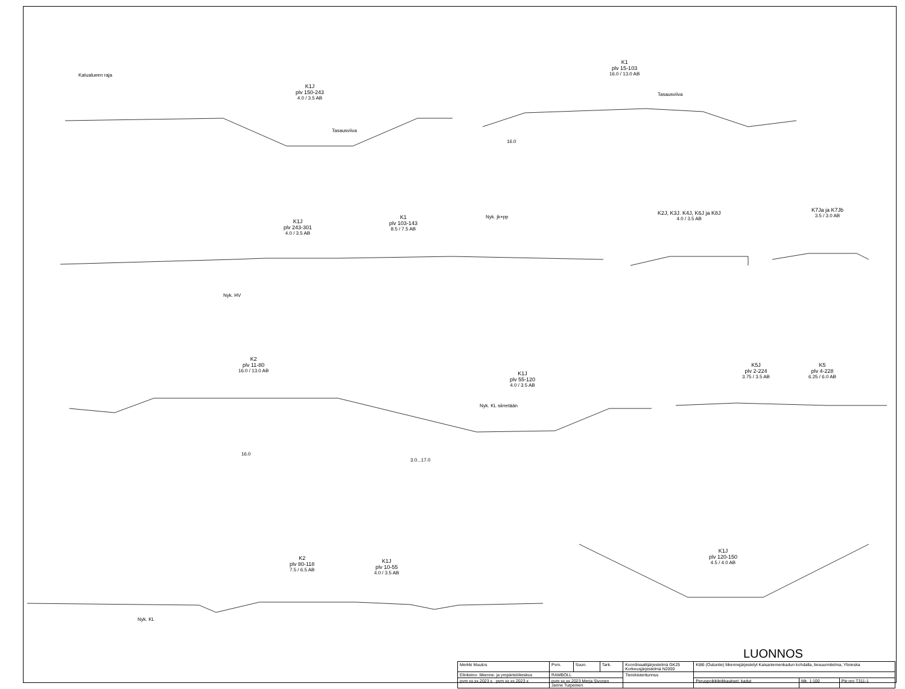K1J
plv 150-243
4.0 / 3.5 AB
K1
plv 15-103
16.0 / 13.0 AB
K1J
plv 243-301
4.0 / 3.5 AB
K1
plv 103-143
8.5 / 7.5 AB
Nyk. jk+pp
K2J, K3J. K4J, K6J ja K8J
4.0 / 3.5 AB
K7Ja ja K7Jb
3.5 / 3.0 AB
K2
plv 11-80
16.0 / 13.0 AB
K1J
plv 55-120
4.0 / 3.5 AB
Nyk. KL siirretään
K5J
plv 2-224
3.75 / 3.5 AB
K5
plv 4-228
6.25 / 6.0 AB
K2
plv 80-118
7.5 / 6.5 AB
K1J
plv 10-55
4.0 / 3.5 AB
K1J
plv 120-150
4.5 / 4.0 AB
Nyk. HV
Nyk. KL
Katualueen raja
Tasausviiva
Tasausviiva
16.0
16.0
3.0...17.0
LUONNOS
| Merkki Muutos | Pvm. | Suun. | Tark. | Koordinaattijärjestelmä GK25 Korkeusjärjestelmä N2000 | Kt86 (Ouluntie) liikennejärjestelyt Kaisaniemenkadun kohdalla, tiesuunnitelma, Ylivieska | | |
| Elinkeino- liikenne- ja ympäristökeskus | RAMBOLL | | | Tierekisteritunnus | | | |
| pvm xx.xx.2023 x pvm xx.xx.2023 x | pvm xx.xx.2023 Merja Sivonen Janne Turpeinen | | | | Peruspoikkileikkaukset, kadut | Mk. 1:100 | Piir.nro T311-1 |